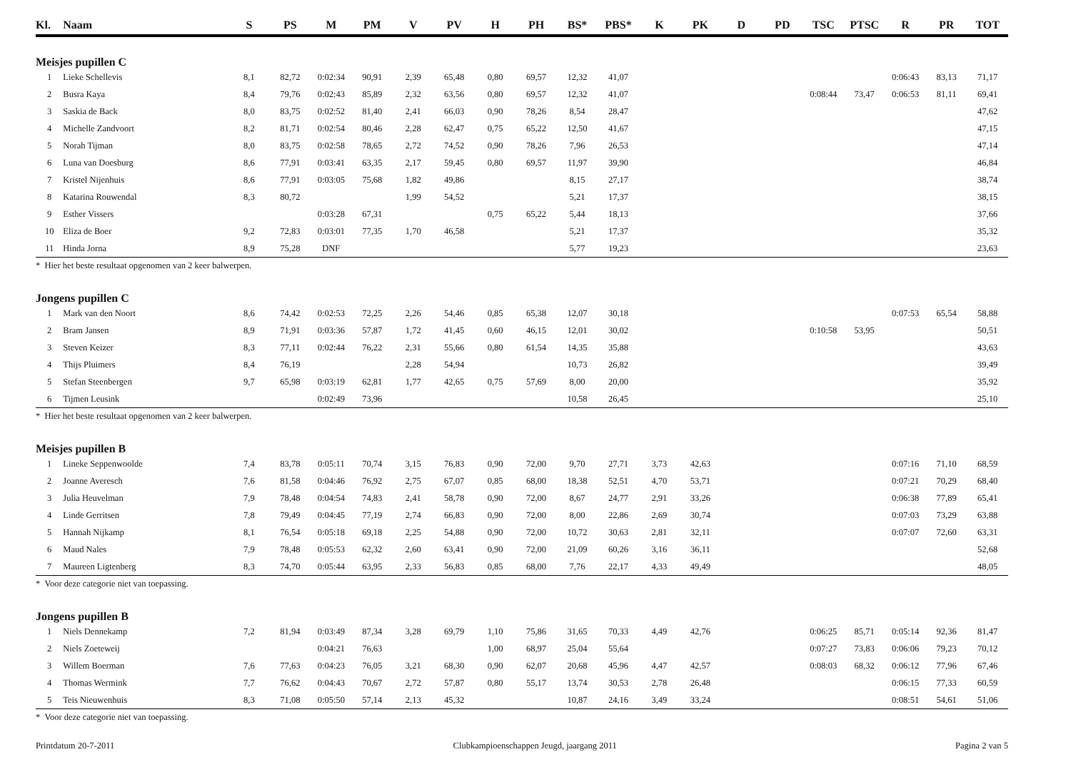| Kl. | Naam | S | PS | M | PM | V | PV | H | PH | BS* | PBS* | K | PK | D | PD | TSC | PTSC | R | PR | TOT |
| --- | --- | --- | --- | --- | --- | --- | --- | --- | --- | --- | --- | --- | --- | --- | --- | --- | --- | --- | --- | --- |
| Meisjes pupillen C | | | | | | | | | | | | | | | | | | | | |
| 1 | Lieke Schellevis | 8,1 | 82,72 | 0:02:34 | 90,91 | 2,39 | 65,48 | 0,80 | 69,57 | 12,32 | 41,07 | | | | | | | 0:06:43 | 83,13 | 71,17 |
| 2 | Busra Kaya | 8,4 | 79,76 | 0:02:43 | 85,89 | 2,32 | 63,56 | 0,80 | 69,57 | 12,32 | 41,07 | | | | | 0:08:44 | 73,47 | 0:06:53 | 81,11 | 69,41 |
| 3 | Saskia de Back | 8,0 | 83,75 | 0:02:52 | 81,40 | 2,41 | 66,03 | 0,90 | 78,26 | 8,54 | 28,47 | | | | | | | | | 47,62 |
| 4 | Michelle Zandvoort | 8,2 | 81,71 | 0:02:54 | 80,46 | 2,28 | 62,47 | 0,75 | 65,22 | 12,50 | 41,67 | | | | | | | | | 47,15 |
| 5 | Norah Tijman | 8,0 | 83,75 | 0:02:58 | 78,65 | 2,72 | 74,52 | 0,90 | 78,26 | 7,96 | 26,53 | | | | | | | | | 47,14 |
| 6 | Luna van Doesburg | 8,6 | 77,91 | 0:03:41 | 63,35 | 2,17 | 59,45 | 0,80 | 69,57 | 11,97 | 39,90 | | | | | | | | | 46,84 |
| 7 | Kristel Nijenhuis | 8,6 | 77,91 | 0:03:05 | 75,68 | 1,82 | 49,86 | | | 8,15 | 27,17 | | | | | | | | | 38,74 |
| 8 | Katarina Rouwendal | 8,3 | 80,72 | | | 1,99 | 54,52 | | | 5,21 | 17,37 | | | | | | | | | 38,15 |
| 9 | Esther Vissers | | | 0:03:28 | 67,31 | | | 0,75 | 65,22 | 5,44 | 18,13 | | | | | | | | | 37,66 |
| 10 | Eliza de Boer | 9,2 | 72,83 | 0:03:01 | 77,35 | 1,70 | 46,58 | | | 5,21 | 17,37 | | | | | | | | | 35,32 |
| 11 | Hinda Jorna | 8,9 | 75,28 | DNF | | | | | | 5,77 | 19,23 | | | | | | | | | 23,63 |
| * Hier het beste resultaat opgenomen van 2 keer balwerpen. | | | | | | | | | | | | | | | | | | | | |
| Jongens pupillen C | | | | | | | | | | | | | | | | | | | | |
| 1 | Mark van den Noort | 8,6 | 74,42 | 0:02:53 | 72,25 | 2,26 | 54,46 | 0,85 | 65,38 | 12,07 | 30,18 | | | | | | | 0:07:53 | 65,54 | 58,88 |
| 2 | Bram Jansen | 8,9 | 71,91 | 0:03:36 | 57,87 | 1,72 | 41,45 | 0,60 | 46,15 | 12,01 | 30,02 | | | | | 0:10:58 | 53,95 | | | 50,51 |
| 3 | Steven Keizer | 8,3 | 77,11 | 0:02:44 | 76,22 | 2,31 | 55,66 | 0,80 | 61,54 | 14,35 | 35,88 | | | | | | | | | 43,63 |
| 4 | Thijs Pluimers | 8,4 | 76,19 | | | 2,28 | 54,94 | | | 10,73 | 26,82 | | | | | | | | | 39,49 |
| 5 | Stefan Steenbergen | 9,7 | 65,98 | 0:03:19 | 62,81 | 1,77 | 42,65 | 0,75 | 57,69 | 8,00 | 20,00 | | | | | | | | | 35,92 |
| 6 | Tijmen Leusink | | | 0:02:49 | 73,96 | | | | | 10,58 | 26,45 | | | | | | | | | 25,10 |
| * Hier het beste resultaat opgenomen van 2 keer balwerpen. | | | | | | | | | | | | | | | | | | | | |
| Meisjes pupillen B | | | | | | | | | | | | | | | | | | | | |
| 1 | Lineke Seppenwoolde | 7,4 | 83,78 | 0:05:11 | 70,74 | 3,15 | 76,83 | 0,90 | 72,00 | 9,70 | 27,71 | 3,73 | 42,63 | | | | | 0:07:16 | 71,10 | 68,59 |
| 2 | Joanne Averesch | 7,6 | 81,58 | 0:04:46 | 76,92 | 2,75 | 67,07 | 0,85 | 68,00 | 18,38 | 52,51 | 4,70 | 53,71 | | | | | 0:07:21 | 70,29 | 68,40 |
| 3 | Julia Heuvelman | 7,9 | 78,48 | 0:04:54 | 74,83 | 2,41 | 58,78 | 0,90 | 72,00 | 8,67 | 24,77 | 2,91 | 33,26 | | | | | 0:06:38 | 77,89 | 65,41 |
| 4 | Linde Gerritsen | 7,8 | 79,49 | 0:04:45 | 77,19 | 2,74 | 66,83 | 0,90 | 72,00 | 8,00 | 22,86 | 2,69 | 30,74 | | | | | 0:07:03 | 73,29 | 63,88 |
| 5 | Hannah Nijkamp | 8,1 | 76,54 | 0:05:18 | 69,18 | 2,25 | 54,88 | 0,90 | 72,00 | 10,72 | 30,63 | 2,81 | 32,11 | | | | | 0:07:07 | 72,60 | 63,31 |
| 6 | Maud Nales | 7,9 | 78,48 | 0:05:53 | 62,32 | 2,60 | 63,41 | 0,90 | 72,00 | 21,09 | 60,26 | 3,16 | 36,11 | | | | | | | 52,68 |
| 7 | Maureen Ligtenberg | 8,3 | 74,70 | 0:05:44 | 63,95 | 2,33 | 56,83 | 0,85 | 68,00 | 7,76 | 22,17 | 4,33 | 49,49 | | | | | | | 48,05 |
| * Voor deze categorie niet van toepassing. | | | | | | | | | | | | | | | | | | | | |
| Jongens pupillen B | | | | | | | | | | | | | | | | | | | | |
| 1 | Niels Dennekamp | 7,2 | 81,94 | 0:03:49 | 87,34 | 3,28 | 69,79 | 1,10 | 75,86 | 31,65 | 70,33 | 4,49 | 42,76 | | | 0:06:25 | 85,71 | 0:05:14 | 92,36 | 81,47 |
| 2 | Niels Zoeteweij | | | 0:04:21 | 76,63 | | | 1,00 | 68,97 | 25,04 | 55,64 | | | | | 0:07:27 | 73,83 | 0:06:06 | 79,23 | 70,12 |
| 3 | Willem Boerman | 7,6 | 77,63 | 0:04:23 | 76,05 | 3,21 | 68,30 | 0,90 | 62,07 | 20,68 | 45,96 | 4,47 | 42,57 | | | 0:08:03 | 68,32 | 0:06:12 | 77,96 | 67,46 |
| 4 | Thomas Wermink | 7,7 | 76,62 | 0:04:43 | 70,67 | 2,72 | 57,87 | 0,80 | 55,17 | 13,74 | 30,53 | 2,78 | 26,48 | | | | | 0:06:15 | 77,33 | 60,59 |
| 5 | Teis Nieuwenhuis | 8,3 | 71,08 | 0:05:50 | 57,14 | 2,13 | 45,32 | | | 10,87 | 24,16 | 3,49 | 33,24 | | | | | 0:08:51 | 54,61 | 51,06 |
| * Voor deze categorie niet van toepassing. | | | | | | | | | | | | | | | | | | | | |
Printdatum 20-7-2011 Clubkampioenschappen Jeugd, jaargang 2011 Pagina 2 van 5